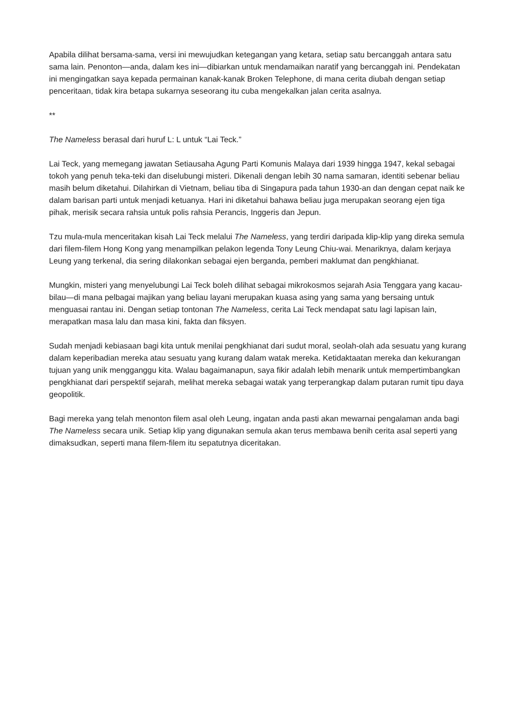Apabila dilihat bersama-sama, versi ini mewujudkan ketegangan yang ketara, setiap satu bercanggah antara satu sama lain. Penonton—anda, dalam kes ini—dibiarkan untuk mendamaikan naratif yang bercanggah ini. Pendekatan ini mengingatkan saya kepada permainan kanak-kanak Broken Telephone, di mana cerita diubah dengan setiap penceritaan, tidak kira betapa sukarnya seseorang itu cuba mengekalkan jalan cerita asalnya.
**
The Nameless berasal dari huruf L: L untuk “Lai Teck.”
Lai Teck, yang memegang jawatan Setiausaha Agung Parti Komunis Malaya dari 1939 hingga 1947, kekal sebagai tokoh yang penuh teka-teki dan diselubungi misteri. Dikenali dengan lebih 30 nama samaran, identiti sebenar beliau masih belum diketahui. Dilahirkan di Vietnam, beliau tiba di Singapura pada tahun 1930-an dan dengan cepat naik ke dalam barisan parti untuk menjadi ketuanya. Hari ini diketahui bahawa beliau juga merupakan seorang ejen tiga pihak, merisik secara rahsia untuk polis rahsia Perancis, Inggeris dan Jepun.
Tzu mula-mula menceritakan kisah Lai Teck melalui The Nameless, yang terdiri daripada klip-klip yang direka semula dari filem-filem Hong Kong yang menampilkan pelakon legenda Tony Leung Chiu-wai. Menariknya, dalam kerjaya Leung yang terkenal, dia sering dilakonkan sebagai ejen berganda, pemberi maklumat dan pengkhianat.
Mungkin, misteri yang menyelubungi Lai Teck boleh dilihat sebagai mikrokosmos sejarah Asia Tenggara yang kacau-bilau—di mana pelbagai majikan yang beliau layani merupakan kuasa asing yang sama yang bersaing untuk menguasai rantau ini. Dengan setiap tontonan The Nameless, cerita Lai Teck mendapat satu lagi lapisan lain, merapatkan masa lalu dan masa kini, fakta dan fiksyen.
Sudah menjadi kebiasaan bagi kita untuk menilai pengkhianat dari sudut moral, seolah-olah ada sesuatu yang kurang dalam keperibadian mereka atau sesuatu yang kurang dalam watak mereka. Ketidaktaatan mereka dan kekurangan tujuan yang unik mengganggu kita. Walau bagaimanapun, saya fikir adalah lebih menarik untuk mempertimbangkan pengkhianat dari perspektif sejarah, melihat mereka sebagai watak yang terperangkap dalam putaran rumit tipu daya geopolitik.
Bagi mereka yang telah menonton filem asal oleh Leung, ingatan anda pasti akan mewarnai pengalaman anda bagi The Nameless secara unik. Setiap klip yang digunakan semula akan terus membawa benih cerita asal seperti yang dimaksudkan, seperti mana filem-filem itu sepatutnya diceritakan.